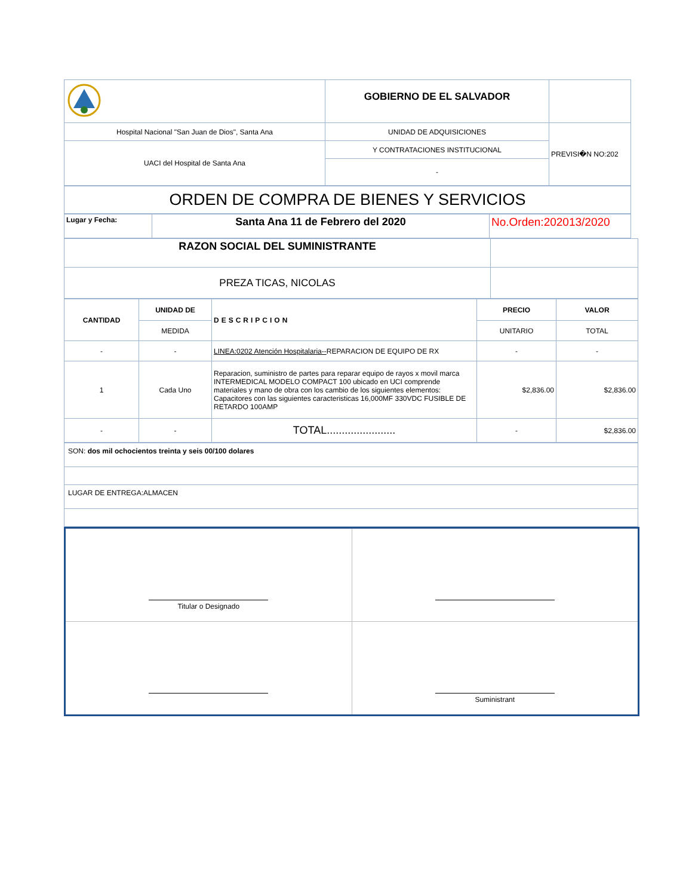| | GOBIERNO DE EL SALVADOR | |
| Hospital Nacional "San Juan de Dios", Santa Ana | UNIDAD DE ADQUISICIONES | PREVISI�N NO:202 |
| UACI del Hospital de Santa Ana | Y CONTRATACIONES INSTITUCIONAL | |
| | - | |
| ORDEN DE COMPRA DE BIENES Y SERVICIOS |
| Lugar y Fecha: | Santa Ana 11 de Febrero del 2020 | No.Orden:202013/2020 |
| RAZON SOCIAL DEL SUMINISTRANTE | |
| PREZA TICAS, NICOLAS | |
| CANTIDAD | UNIDAD DE | DESCRIPCION | PRECIO | VALOR |
| --- | --- | --- | --- | --- |
| | MEDIDA | | UNITARIO | TOTAL |
| - | - | LINEA:0202 Atención Hospitalaria-- REPARACION DE EQUIPO DE RX | - | - |
| 1 | Cada Uno | Reparacion, suministro de partes para reparar equipo de rayos x movil marca INTERMEDICAL MODELO COMPACT 100 ubicado en UCI comprende materiales y mano de obra con los cambio de los siguientes elementos: Capacitores con las siguientes caracteristicas 16,000MF 330VDC FUSIBLE DE RETARDO 100AMP | $2,836.00 | $2,836.00 |
| - | - | TOTAL....................... | - | $2,836.00 |
| SON: dos mil ochocientos treinta y seis 00/100 dolares |
| LUGAR DE ENTREGA:ALMACEN |
| Titular o Designado | |
| | Suministrant |